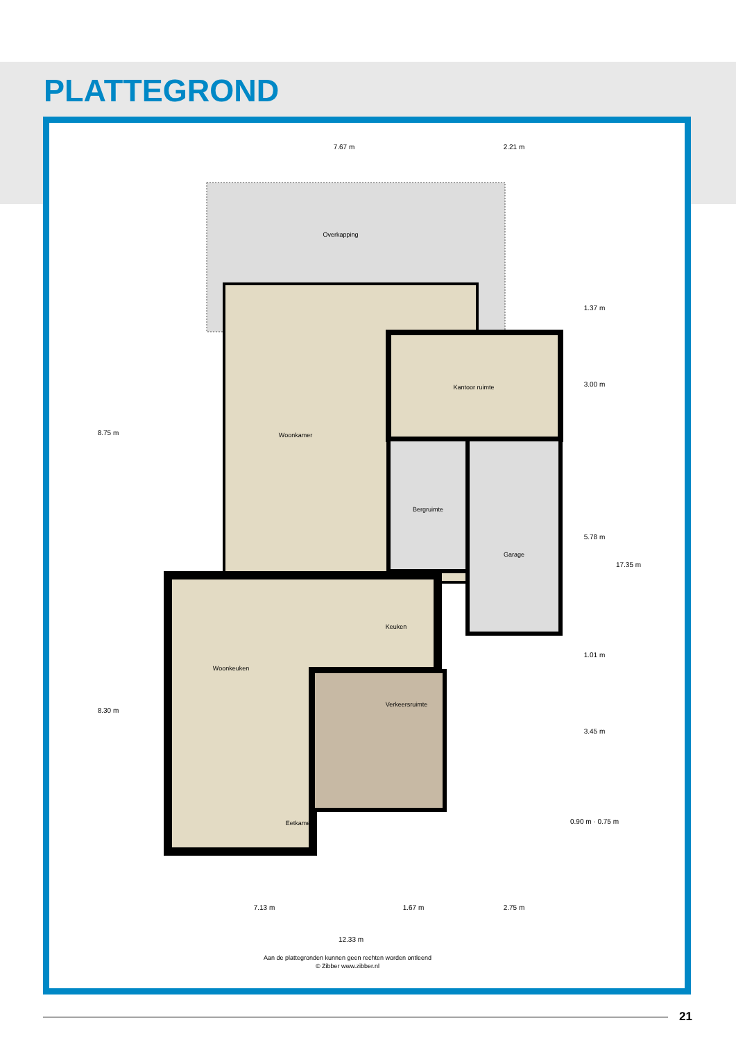PLATTEGROND
Overkapping
Woonkamer
Kantoor ruimte
Bergruimte
Garage
Keuken
Woonkeuken
Eetkamer
Verkeersruimte
7.67 m
2.21 m
7.13 m
1.67 m
2.75 m
12.33 m
8.75 m
8.30 m
1.37 m
3.00 m
5.78 m
1.01 m
3.45 m
0.90 m · 0.75 m
17.35 m
Aan de plattegronden kunnen geen rechten worden ontleend
© Zibber www.zibber.nl
21